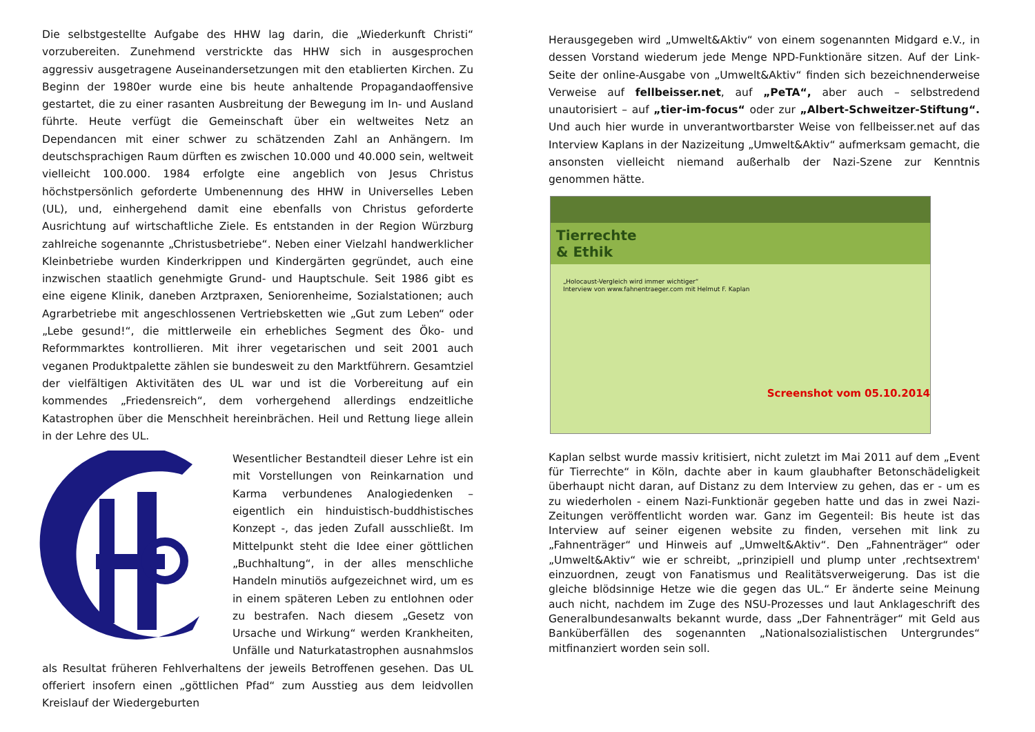Die selbstgestellte Aufgabe des HHW lag darin, die „Wiederkunft Christi“ vorzubereiten. Zunehmend verstrickte das HHW sich in ausgesprochen aggressiv ausgetragene Auseinandersetzungen mit den etablierten Kirchen. Zu Beginn der 1980er wurde eine bis heute anhaltende Propagandaoffensive gestartet, die zu einer rasanten Ausbreitung der Bewegung im In- und Ausland führte. Heute verfügt die Gemeinschaft über ein weltweites Netz an Dependancen mit einer schwer zu schätzenden Zahl an Anhängern. Im deutschsprachigen Raum dürften es zwischen 10.000 und 40.000 sein, weltweit vielleicht 100.000. 1984 erfolgte eine angeblich von Jesus Christus höchstpersönlich geforderte Umbenennung des HHW in Universelles Leben (UL), und, einhergehend damit eine ebenfalls von Christus geforderte Ausrichtung auf wirtschaftliche Ziele. Es entstanden in der Region Würzburg zahlreiche sogenannte „Christusbetriebe“. Neben einer Vielzahl handwerklicher Kleinbetriebe wurden Kinderkrippen und Kindergärten gegründet, auch eine inzwischen staatlich genehmigte Grund- und Hauptschule. Seit 1986 gibt es eine eigene Klinik, daneben Arztpraxen, Seniorenheime, Sozialstationen; auch Agrarbetriebe mit angeschlossenen Vertriebsketten wie „Gut zum Leben“ oder „Lebe gesund!“, die mittlerweile ein erhebliches Segment des Öko- und Reformmarktes kontrollieren. Mit ihrer vegetarischen und seit 2001 auch veganen Produktpalette zählen sie bundesweit zu den Marktführern. Gesamtziel der vielfältigen Aktivitäten des UL war und ist die Vorbereitung auf ein kommendes „Friedensreich“, dem vorhergehend allerdings endzeitliche Katastrophen über die Menschheit hereinbrächen. Heil und Rettung liege allein in der Lehre des UL.
Wesentlicher Bestandteil dieser Lehre ist ein mit Vorstellungen von Reinkarnation und Karma verbundenes Analogiedenken – eigentlich ein hinduistisch-buddhistisches Konzept -, das jeden Zufall ausschließt. Im Mittelpunkt steht die Idee einer göttlichen „Buchhaltung“, in der alles menschliche Handeln minutiös aufgezeichnet wird, um es in einem späteren Leben zu entlohnen oder zu bestrafen. Nach diesem „Gesetz von Ursache und Wirkung“ werden Krankheiten, Unfälle und Naturkatastrophen ausnahmslos als Resultat früheren Fehlverhaltens der jeweils Betroffenen gesehen. Das UL offeriert insofern einen „göttlichen Pfad“ zum Ausstieg aus dem leidvollen Kreislauf der Wiedergeburten
Herausgegeben wird „Umwelt&Aktiv“ von einem sogenannten Midgard e.V., in dessen Vorstand wiederum jede Menge NPD-Funktionäre sitzen. Auf der Link-Seite der online-Ausgabe von „Umwelt&Aktiv“ finden sich bezeichnenderweise Verweise auf fellbeisser.net, auf „PeTA“, aber auch – selbstredend unautorisiert – auf „tier-im-focus“ oder zur „Albert-Schweitzer-Stiftung“. Und auch hier wurde in unverantwortbarster Weise von fellbeisser.net auf das Interview Kaplans in der Nazizeitung „Umwelt&Aktiv“ aufmerksam gemacht, die ansonsten vielleicht niemand außerhalb der Nazi-Szene zur Kenntnis genommen hätte.
Tierrechte
& Ethik
„Holocaust-Vergleich wird immer wichtiger“
Interview von www.fahnentraeger.com mit Helmut F. Kaplan
Screenshot vom 05.10.2014
Kaplan selbst wurde massiv kritisiert, nicht zuletzt im Mai 2011 auf dem „Event für Tierrechte“ in Köln, dachte aber in kaum glaubhafter Betonschädeligkeit überhaupt nicht daran, auf Distanz zu dem Interview zu gehen, das er - um es zu wiederholen - einem Nazi-Funktionär gegeben hatte und das in zwei Nazi-Zeitungen veröffentlicht worden war. Ganz im Gegenteil: Bis heute ist das Interview auf seiner eigenen website zu finden, versehen mit link zu „Fahnenträger“ und Hinweis auf „Umwelt&Aktiv“. Den „Fahnenträger“ oder „Umwelt&Aktiv“ wie er schreibt, „prinzipiell und plump unter ‚rechtsextrem' einzuordnen, zeugt von Fanatismus und Realitätsverweigerung. Das ist die gleiche blödsinnige Hetze wie die gegen das UL.“ Er änderte seine Meinung auch nicht, nachdem im Zuge des NSU-Prozesses und laut Anklageschrift des Generalbundesanwalts bekannt wurde, dass „Der Fahnenträger“ mit Geld aus Banküberfällen des sogenannten „Nationalsozialistischen Untergrundes“ mitfinanziert worden sein soll.